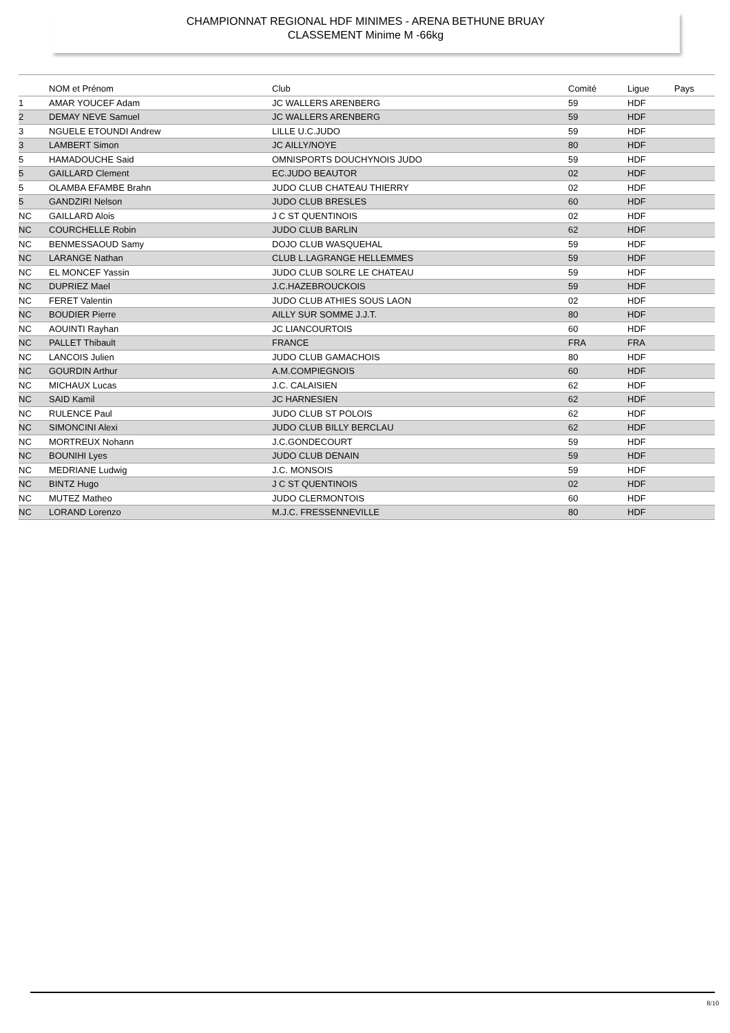CHAMPIONNAT REGIONAL HDF MINIMES - ARENA BETHUNE BRUAY
CLASSEMENT Minime M -66kg
| | NOM et Prénom | Club | Comité | Ligue | Pays |
| --- | --- | --- | --- | --- | --- |
| 1 | AMAR YOUCEF Adam | JC WALLERS ARENBERG | 59 | HDF | |
| 2 | DEMAY NEVE Samuel | JC WALLERS ARENBERG | 59 | HDF | |
| 3 | NGUELE ETOUNDI Andrew | LILLE U.C.JUDO | 59 | HDF | |
| 3 | LAMBERT Simon | JC AILLY/NOYE | 80 | HDF | |
| 5 | HAMADOUCHE Said | OMNISPORTS DOUCHYNOIS JUDO | 59 | HDF | |
| 5 | GAILLARD Clement | EC.JUDO BEAUTOR | 02 | HDF | |
| 5 | OLAMBA EFAMBE Brahn | JUDO CLUB CHATEAU THIERRY | 02 | HDF | |
| 5 | GANDZIRI Nelson | JUDO CLUB BRESLES | 60 | HDF | |
| NC | GAILLARD Alois | J C ST QUENTINOIS | 02 | HDF | |
| NC | COURCHELLE Robin | JUDO CLUB BARLIN | 62 | HDF | |
| NC | BENMESSAOUD Samy | DOJO CLUB WASQUEHAL | 59 | HDF | |
| NC | LARANGE Nathan | CLUB L.LAGRANGE HELLEMMES | 59 | HDF | |
| NC | EL MONCEF Yassin | JUDO CLUB SOLRE LE CHATEAU | 59 | HDF | |
| NC | DUPRIEZ Mael | J.C.HAZEBROUCKOIS | 59 | HDF | |
| NC | FERET Valentin | JUDO CLUB ATHIES SOUS LAON | 02 | HDF | |
| NC | BOUDIER Pierre | AILLY SUR SOMME J.J.T. | 80 | HDF | |
| NC | AOUINTI Rayhan | JC LIANCOURTOIS | 60 | HDF | |
| NC | PALLET Thibault | FRANCE | FRA | FRA | |
| NC | LANCOIS Julien | JUDO CLUB GAMACHOIS | 80 | HDF | |
| NC | GOURDIN Arthur | A.M.COMPIEGNOIS | 60 | HDF | |
| NC | MICHAUX Lucas | J.C. CALAISIEN | 62 | HDF | |
| NC | SAID Kamil | JC HARNESIEN | 62 | HDF | |
| NC | RULENCE Paul | JUDO CLUB ST POLOIS | 62 | HDF | |
| NC | SIMONCINI Alexi | JUDO CLUB BILLY BERCLAU | 62 | HDF | |
| NC | MORTREUX Nohann | J.C.GONDECOURT | 59 | HDF | |
| NC | BOUNIHI Lyes | JUDO CLUB DENAIN | 59 | HDF | |
| NC | MEDRIANE Ludwig | J.C. MONSOIS | 59 | HDF | |
| NC | BINTZ Hugo | J C ST QUENTINOIS | 02 | HDF | |
| NC | MUTEZ Matheo | JUDO CLERMONTOIS | 60 | HDF | |
| NC | LORAND Lorenzo | M.J.C. FRESSENNEVILLE | 80 | HDF | |
8/10